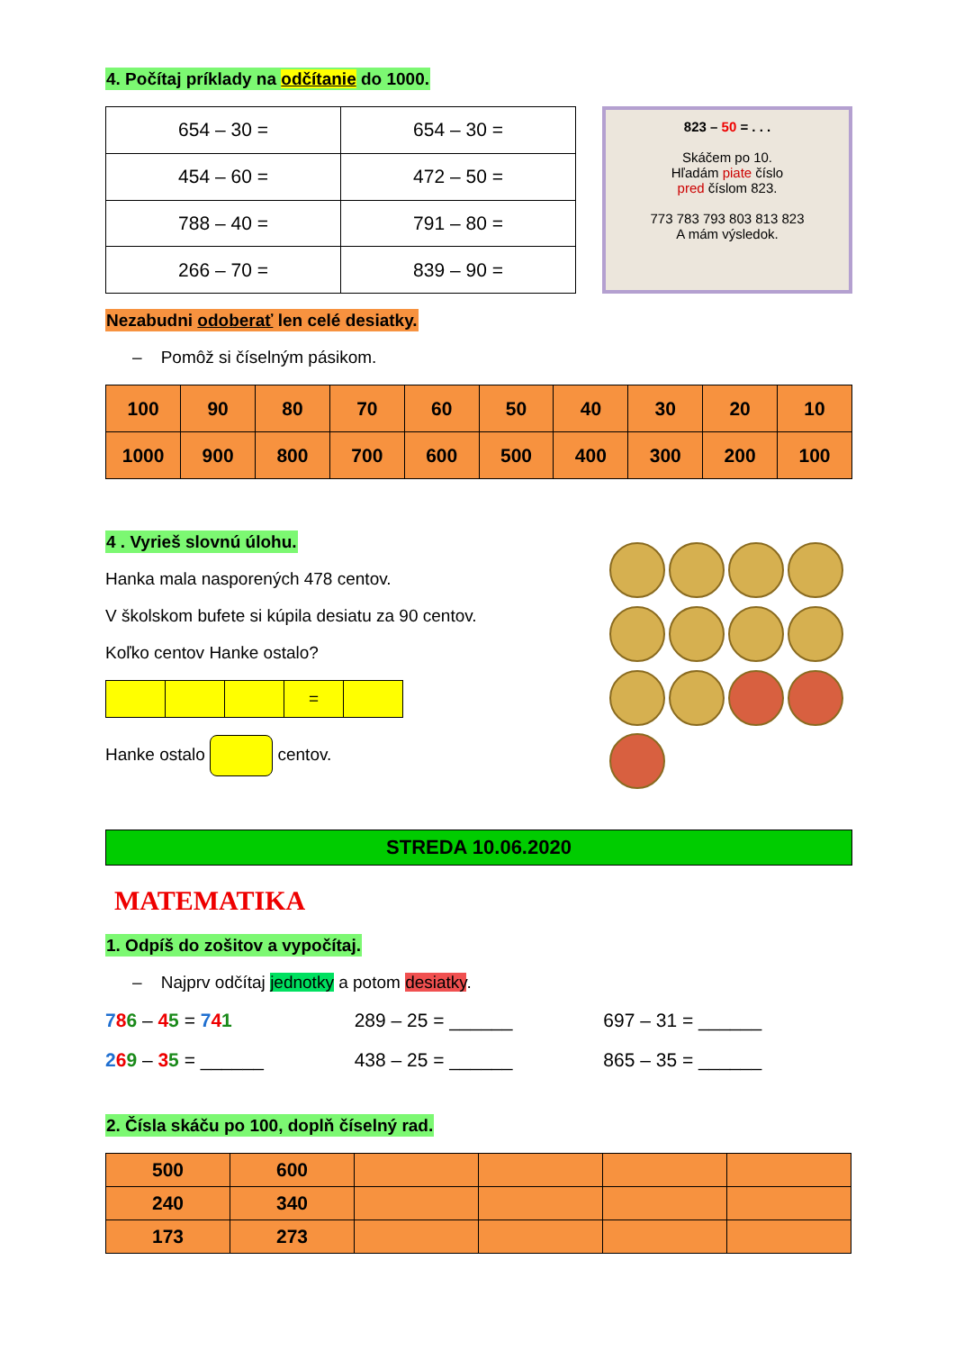4. Počítaj príklady na odčítanie do 1000.
| 654 – 30 = | 654 – 30 = |
| 454 – 60 = | 472 – 50 = |
| 788 – 40 = | 791 – 80 = |
| 266 – 70 = | 839 – 90 = |
823 – 50 = . . .
Skáčem po 10.
Hľadám piate číslo
pred číslom 823.
773 783 793 803 813 823
A mám výsledok.
Nezabudni odoberať len celé desiatky.
– Pomôž si číselným pásikom.
| 100 | 90 | 80 | 70 | 60 | 50 | 40 | 30 | 20 | 10 |
| 1000 | 900 | 800 | 700 | 600 | 500 | 400 | 300 | 200 | 100 |
4 . Vyrieš slovnú úlohu.
Hanka mala nasporených 478 centov.
V školskom bufete si kúpila desiatu za 90 centov.
Koľko centov Hanke ostalo?
| | | | = | |
Hanke ostalo centov.
STREDA 10.06.2020
MATEMATIKA
1. Odpíš do zošitov a vypočítaj.
– Najprv odčítaj jednotky a potom desiatky.
786 – 45 = 741 289 – 25 = ______ 697 – 31 = ______
269 – 35 = ______ 438 – 25 = ______ 865 – 35 = ______
2. Čísla skáču po 100, doplň číselný rad.
| 500 | 600 | | | | |
| 240 | 340 | | | | |
| 173 | 273 | | | | |